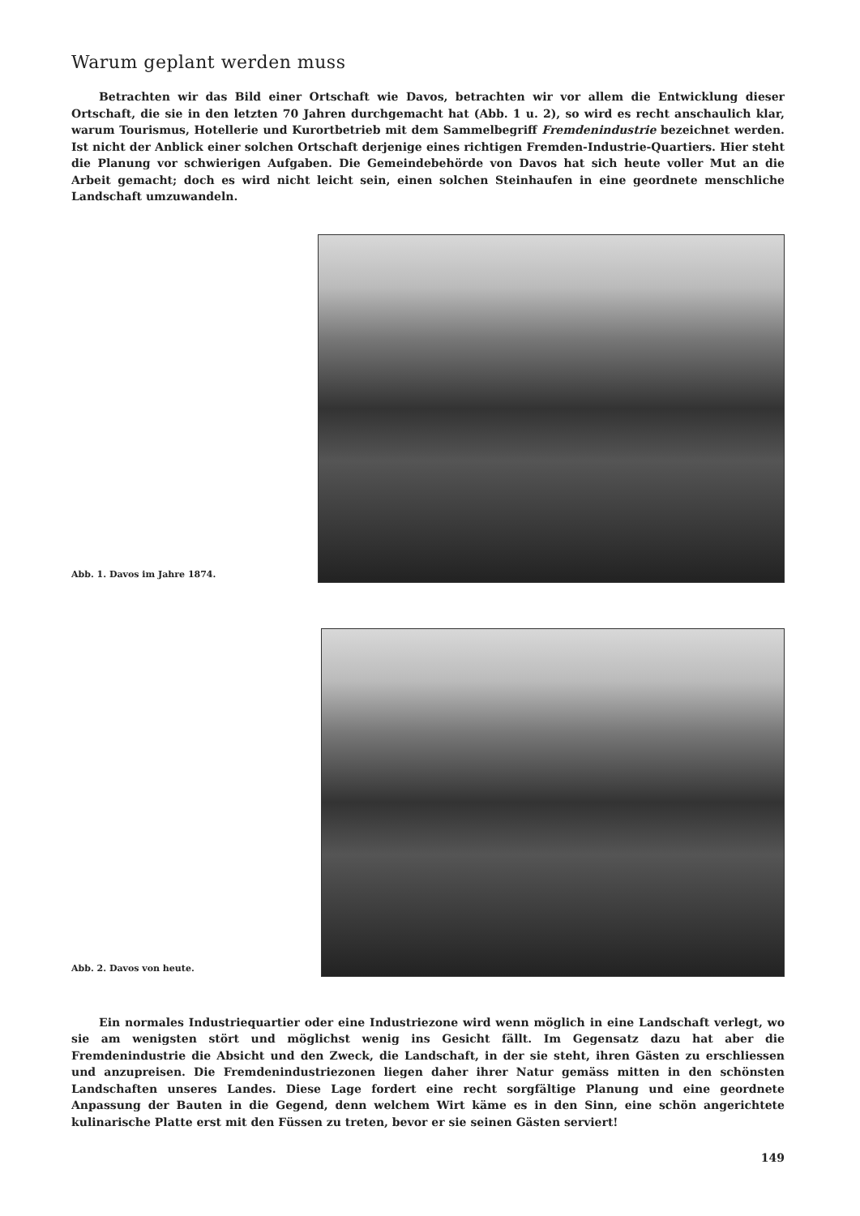Warum geplant werden muss
Betrachten wir das Bild einer Ortschaft wie Davos, betrachten wir vor allem die Entwicklung dieser Ortschaft, die sie in den letzten 70 Jahren durchgemacht hat (Abb. 1 u. 2), so wird es recht anschaulich klar, warum Tourismus, Hotellerie und Kurortbetrieb mit dem Sammelbegriff Fremdenindustrie bezeichnet werden. Ist nicht der Anblick einer solchen Ortschaft derjenige eines richtigen Fremden-Industrie-Quartiers. Hier steht die Planung vor schwierigen Aufgaben. Die Gemeindebehörde von Davos hat sich heute voller Mut an die Arbeit gemacht; doch es wird nicht leicht sein, einen solchen Steinhaufen in eine geordnete menschliche Landschaft umzuwandeln.
Abb. 1. Davos im Jahre 1874.
Abb. 2. Davos von heute.
Ein normales Industriequartier oder eine Industriezone wird wenn möglich in eine Landschaft verlegt, wo sie am wenigsten stört und möglichst wenig ins Gesicht fällt. Im Gegensatz dazu hat aber die Fremdenindustrie die Absicht und den Zweck, die Landschaft, in der sie steht, ihren Gästen zu erschliessen und anzupreisen. Die Fremdenindustriezonen liegen daher ihrer Natur gemäss mitten in den schönsten Landschaften unseres Landes. Diese Lage fordert eine recht sorgfältige Planung und eine geordnete Anpassung der Bauten in die Gegend, denn welchem Wirt käme es in den Sinn, eine schön angerichtete kulinarische Platte erst mit den Füssen zu treten, bevor er sie seinen Gästen serviert!
149